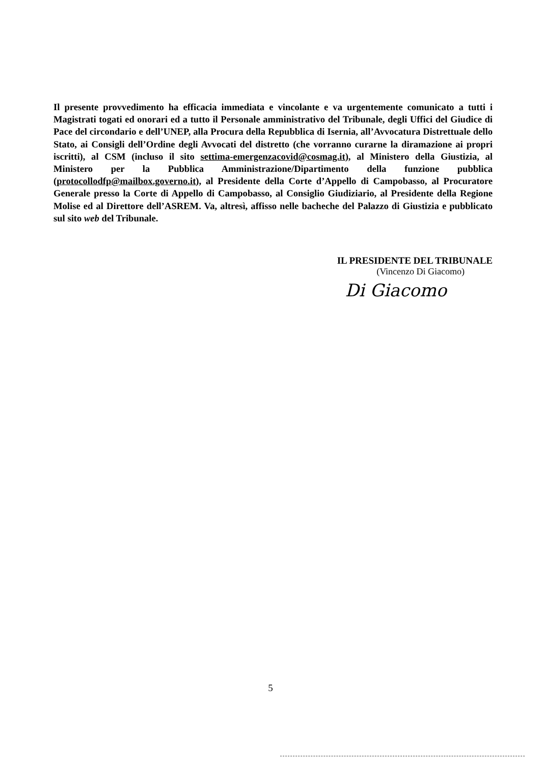Il presente provvedimento ha efficacia immediata e vincolante e va urgentemente comunicato a tutti i Magistrati togati ed onorari ed a tutto il Personale amministrativo del Tribunale, degli Uffici del Giudice di Pace del circondario e dell’UNEP, alla Procura della Repubblica di Isernia, all’Avvocatura Distrettuale dello Stato, ai Consigli dell’Ordine degli Avvocati del distretto (che vorranno curarne la diramazione ai propri iscritti), al CSM (incluso il sito settima-emergenzacovid@cosmag.it), al Ministero della Giustizia, al Ministero per la Pubblica Amministrazione/Dipartimento della funzione pubblica (protocollodfp@mailbox.governo.it), al Presidente della Corte d’Appello di Campobasso, al Procuratore Generale presso la Corte di Appello di Campobasso, al Consiglio Giudiziario, al Presidente della Regione Molise ed al Direttore dell’ASREM. Va, altresì, affisso nelle bacheche del Palazzo di Giustizia e pubblicato sul sito web del Tribunale.
IL PRESIDENTE DEL TRIBUNALE
(Vincenzo Di Giacomo)
Di Giacomo
5